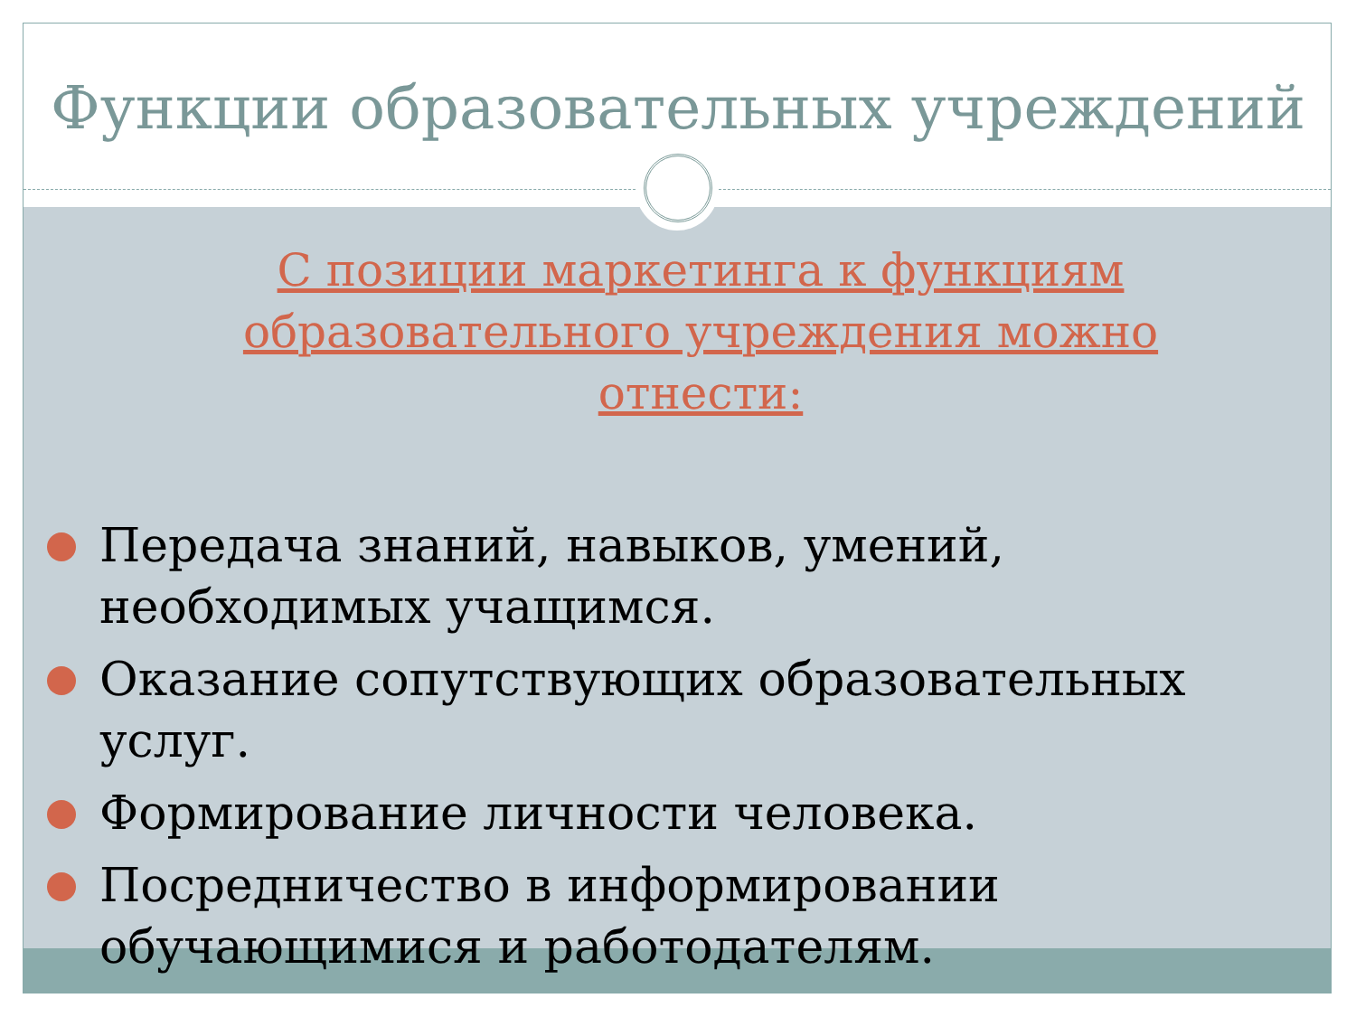Функции образовательных учреждений
С позиции маркетинга к функциям образовательного учреждения можно отнести:
Передача знаний, навыков, умений, необходимых учащимся.
Оказание сопутствующих образовательных услуг.
Формирование личности человека.
Посредничество в информировании обучающимися и работодателям.